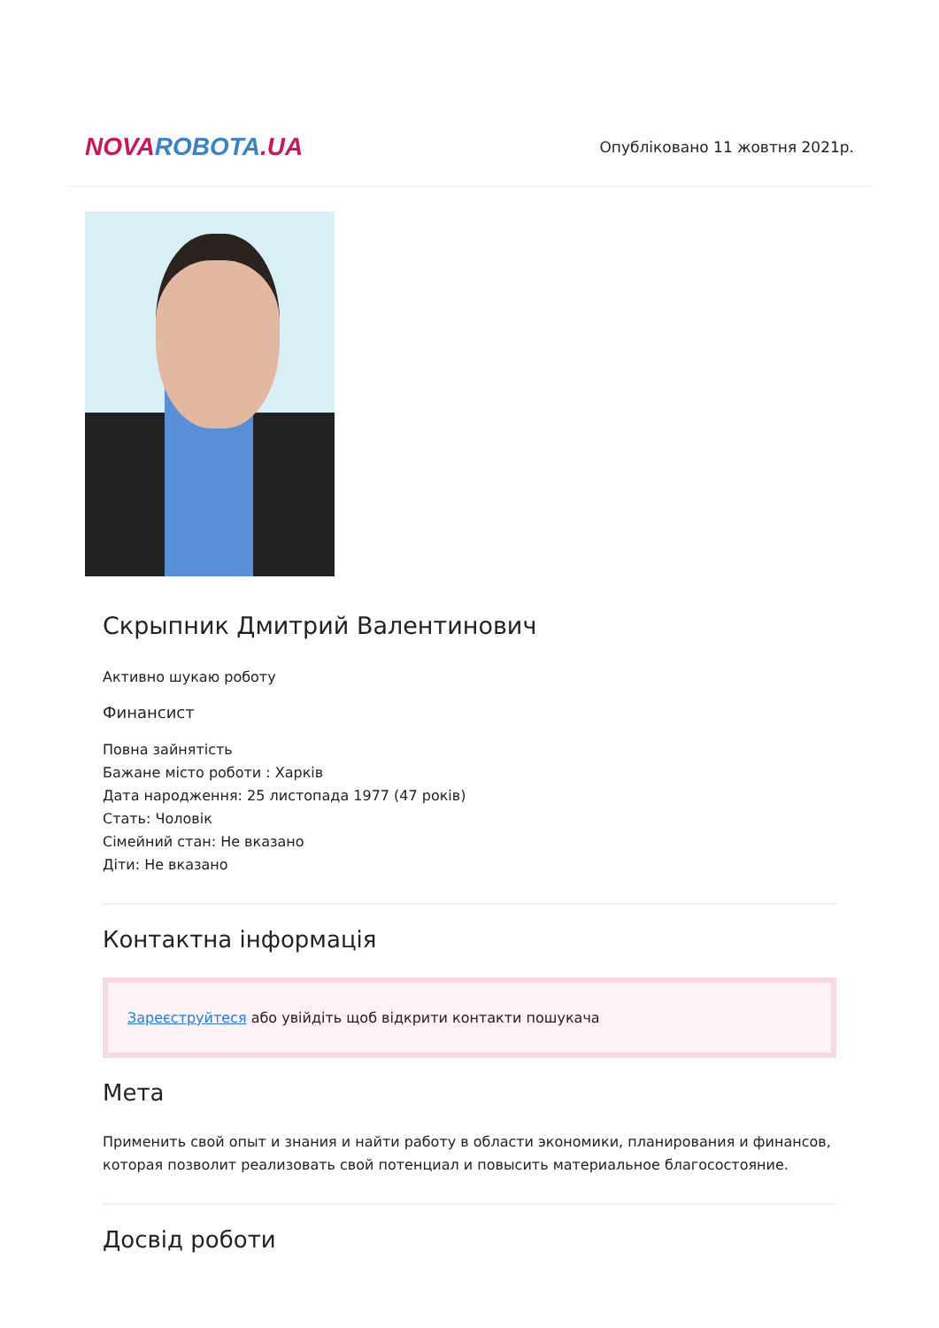NOVA ROBOTA.UA
Опубліковано 11 жовтня 2021р.
Скрыпник Дмитрий Валентинович
Активно шукаю роботу
Финансист
Повна зайнятість
Бажане місто роботи : Харків
Дата народження: 25 листопада 1977 (47 років)
Стать: Чоловік
Сімейний стан: Не вказано
Діти: Не вказано
Контактна інформація
Зареєструйтеся або увійдіть щоб відкрити контакти пошукача
Мета
Применить свой опыт и знания и найти работу в области экономики, планирования и финансов, которая позволит реализовать свой потенциал и повысить материальное благосостояние.
Досвід роботи